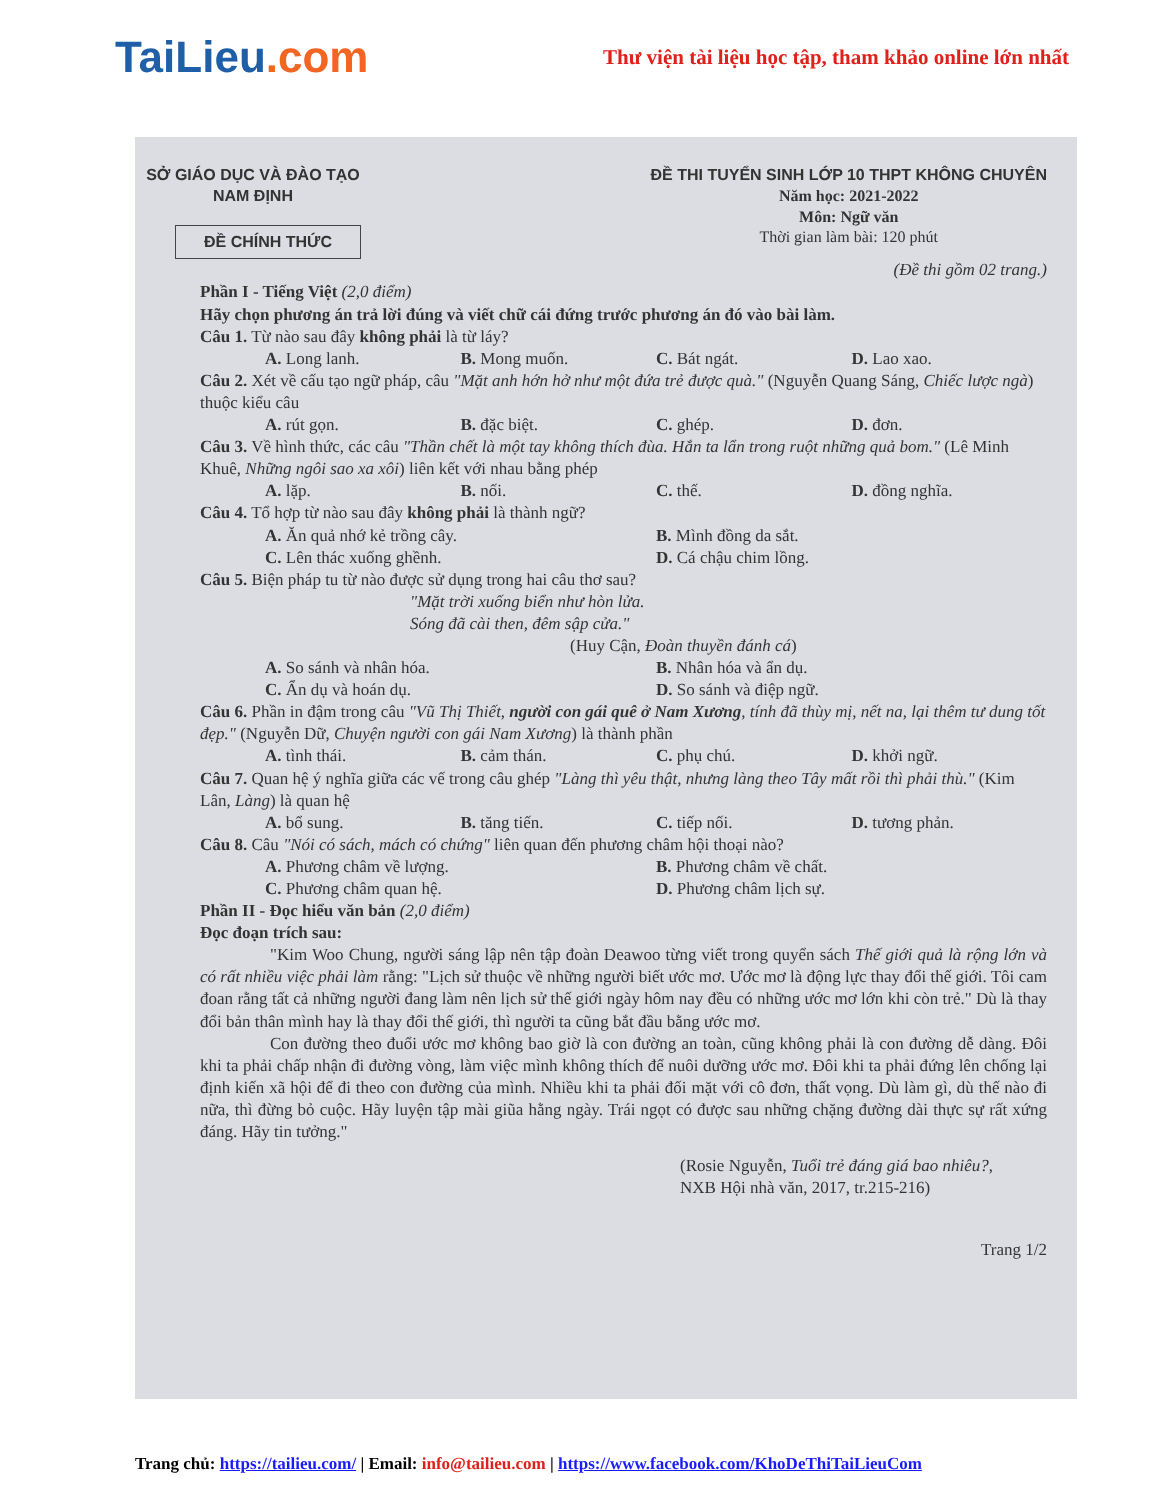TaiLieu.com
Thư viện tài liệu học tập, tham khảo online lớn nhất
SỞ GIÁO DỤC VÀ ĐÀO TẠO
NAM ĐỊNH
ĐỀ CHÍNH THỨC
ĐỀ THI TUYỂN SINH LỚP 10 THPT KHÔNG CHUYÊN
Năm học: 2021-2022
Môn: Ngữ văn
Thời gian làm bài: 120 phút
(Đề thi gồm 02 trang.)
Phần I - Tiếng Việt (2,0 điểm)
Hãy chọn phương án trả lời đúng và viết chữ cái đứng trước phương án đó vào bài làm.
Câu 1. Từ nào sau đây không phải là từ láy?
A. Long lanh. B. Mong muốn. C. Bát ngát. D. Lao xao.
Câu 2. Xét về cấu tạo ngữ pháp, câu "Mặt anh hớn hở như một đứa trẻ được quà." (Nguyễn Quang Sáng, Chiếc lược ngà) thuộc kiểu câu
A. rút gọn. B. đặc biệt. C. ghép. D. đơn.
Câu 3. Về hình thức, các câu "Thần chết là một tay không thích đùa. Hắn ta lẩn trong ruột những quả bom." (Lê Minh Khuê, Những ngôi sao xa xôi) liên kết với nhau bằng phép
A. lặp. B. nối. C. thế. D. đồng nghĩa.
Câu 4. Tổ hợp từ nào sau đây không phải là thành ngữ?
A. Ăn quả nhớ kẻ trồng cây. B. Mình đồng da sắt.
C. Lên thác xuống ghềnh. D. Cá chậu chim lồng.
Câu 5. Biện pháp tu từ nào được sử dụng trong hai câu thơ sau?
"Mặt trời xuống biển như hòn lửa.
Sóng đã cài then, đêm sập cửa."
(Huy Cận, Đoàn thuyền đánh cá)
A. So sánh và nhân hóa. B. Nhân hóa và ẩn dụ.
C. Ẩn dụ và hoán dụ. D. So sánh và điệp ngữ.
Câu 6. Phần in đậm trong câu "Vũ Thị Thiết, người con gái quê ở Nam Xương, tính đã thùy mị, nết na, lại thêm tư dung tốt đẹp." (Nguyễn Dữ, Chuyện người con gái Nam Xương) là thành phần
A. tình thái. B. cảm thán. C. phụ chú. D. khởi ngữ.
Câu 7. Quan hệ ý nghĩa giữa các vế trong câu ghép "Làng thì yêu thật, nhưng làng theo Tây mất rồi thì phải thù." (Kim Lân, Làng) là quan hệ
A. bổ sung. B. tăng tiến. C. tiếp nối. D. tương phản.
Câu 8. Câu "Nói có sách, mách có chứng" liên quan đến phương châm hội thoại nào?
A. Phương châm về lượng. B. Phương châm về chất.
C. Phương châm quan hệ. D. Phương châm lịch sự.
Phần II - Đọc hiểu văn bản (2,0 điểm)
Đọc đoạn trích sau:
"Kim Woo Chung, người sáng lập nên tập đoàn Deawoo từng viết trong quyển sách Thế giới quả là rộng lớn và có rất nhiều việc phải làm rằng: "Lịch sử thuộc về những người biết ước mơ. Ước mơ là động lực thay đổi thế giới. Tôi cam đoan rằng tất cả những người đang làm nên lịch sử thế giới ngày hôm nay đều có những ước mơ lớn khi còn trẻ." Dù là thay đổi bản thân mình hay là thay đổi thế giới, thì người ta cũng bắt đầu bằng ước mơ.
Con đường theo đuổi ước mơ không bao giờ là con đường an toàn, cũng không phải là con đường dễ dàng. Đôi khi ta phải chấp nhận đi đường vòng, làm việc mình không thích để nuôi dưỡng ước mơ. Đôi khi ta phải đứng lên chống lại định kiến xã hội để đi theo con đường của mình. Nhiều khi ta phải đối mặt với cô đơn, thất vọng. Dù làm gì, dù thế nào đi nữa, thì đừng bỏ cuộc. Hãy luyện tập mài giũa hằng ngày. Trái ngọt có được sau những chặng đường dài thực sự rất xứng đáng. Hãy tin tưởng."
(Rosie Nguyễn, Tuổi trẻ đáng giá bao nhiêu?,
NXB Hội nhà văn, 2017, tr.215-216)
Trang 1/2
Trang chủ: https://tailieu.com/ | Email: info@tailieu.com | https://www.facebook.com/KhoDeThiTaiLieuCom